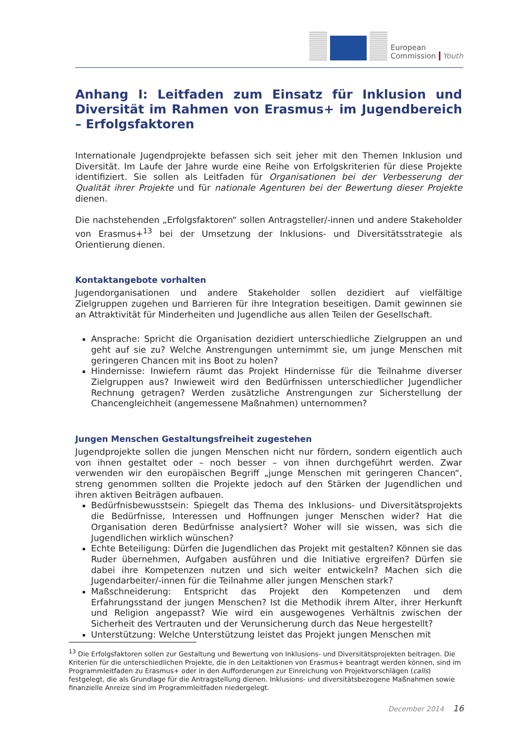European
Commission
Youth
Anhang I: Leitfaden zum Einsatz für Inklusion und Diversität im Rahmen von Erasmus+ im Jugendbereich – Erfolgsfaktoren
Internationale Jugendprojekte befassen sich seit jeher mit den Themen Inklusion und Diversität. Im Laufe der Jahre wurde eine Reihe von Erfolgskriterien für diese Projekte identifiziert. Sie sollen als Leitfaden für Organisationen bei der Verbesserung der Qualität ihrer Projekte und für nationale Agenturen bei der Bewertung dieser Projekte dienen.
Die nachstehenden „Erfolgsfaktoren“ sollen Antragsteller/-innen und andere Stakeholder von Erasmus+<sup>13</sup> bei der Umsetzung der Inklusions- und Diversitätsstrategie als Orientierung dienen.
Kontaktangebote vorhalten
Jugendorganisationen und andere Stakeholder sollen dezidiert auf vielfältige Zielgruppen zugehen und Barrieren für ihre Integration beseitigen. Damit gewinnen sie an Attraktivität für Minderheiten und Jugendliche aus allen Teilen der Gesellschaft.
Ansprache: Spricht die Organisation dezidiert unterschiedliche Zielgruppen an und geht auf sie zu? Welche Anstrengungen unternimmt sie, um junge Menschen mit geringeren Chancen mit ins Boot zu holen?
Hindernisse: Inwiefern räumt das Projekt Hindernisse für die Teilnahme diverser Zielgruppen aus? Inwieweit wird den Bedürfnissen unterschiedlicher Jugendlicher Rechnung getragen? Werden zusätzliche Anstrengungen zur Sicherstellung der Chancengleichheit (angemessene Maßnahmen) unternommen?
Jungen Menschen Gestaltungsfreiheit zugestehen
Jugendprojekte sollen die jungen Menschen nicht nur fördern, sondern eigentlich auch von ihnen gestaltet oder – noch besser – von ihnen durchgeführt werden. Zwar verwenden wir den europäischen Begriff „junge Menschen mit geringeren Chancen“, streng genommen sollten die Projekte jedoch auf den Stärken der Jugendlichen und ihren aktiven Beiträgen aufbauen.
Bedürfnisbewusstsein: Spiegelt das Thema des Inklusions- und Diversitätsprojekts die Bedürfnisse, Interessen und Hoffnungen junger Menschen wider? Hat die Organisation deren Bedürfnisse analysiert? Woher will sie wissen, was sich die Jugendlichen wirklich wünschen?
Echte Beteiligung: Dürfen die Jugendlichen das Projekt mit gestalten? Können sie das Ruder übernehmen, Aufgaben ausführen und die Initiative ergreifen? Dürfen sie dabei ihre Kompetenzen nutzen und sich weiter entwickeln? Machen sich die Jugendarbeiter/-innen für die Teilnahme aller jungen Menschen stark?
Maßschneiderung: Entspricht das Projekt den Kompetenzen und dem Erfahrungsstand der jungen Menschen? Ist die Methodik ihrem Alter, ihrer Herkunft und Religion angepasst? Wie wird ein ausgewogenes Verhältnis zwischen der Sicherheit des Vertrauten und der Verunsicherung durch das Neue hergestellt?
Unterstützung: Welche Unterstützung leistet das Projekt jungen Menschen mit
<sup>13</sup> Die Erfolgsfaktoren sollen zur Gestaltung und Bewertung von Inklusions- und Diversitätsprojekten beitragen. Die Kriterien für die unterschiedlichen Projekte, die in den Leitaktionen von Erasmus+ beantragt werden können, sind im Programmleitfaden zu Erasmus+ oder in den Aufforderungen zur Einreichung von Projektvorschlägen (calls) festgelegt, die als Grundlage für die Antragstellung dienen. Inklusions- und diversitätsbezogene Maßnahmen sowie finanzielle Anreize sind im Programmleitfaden niedergelegt.
December 2014 16